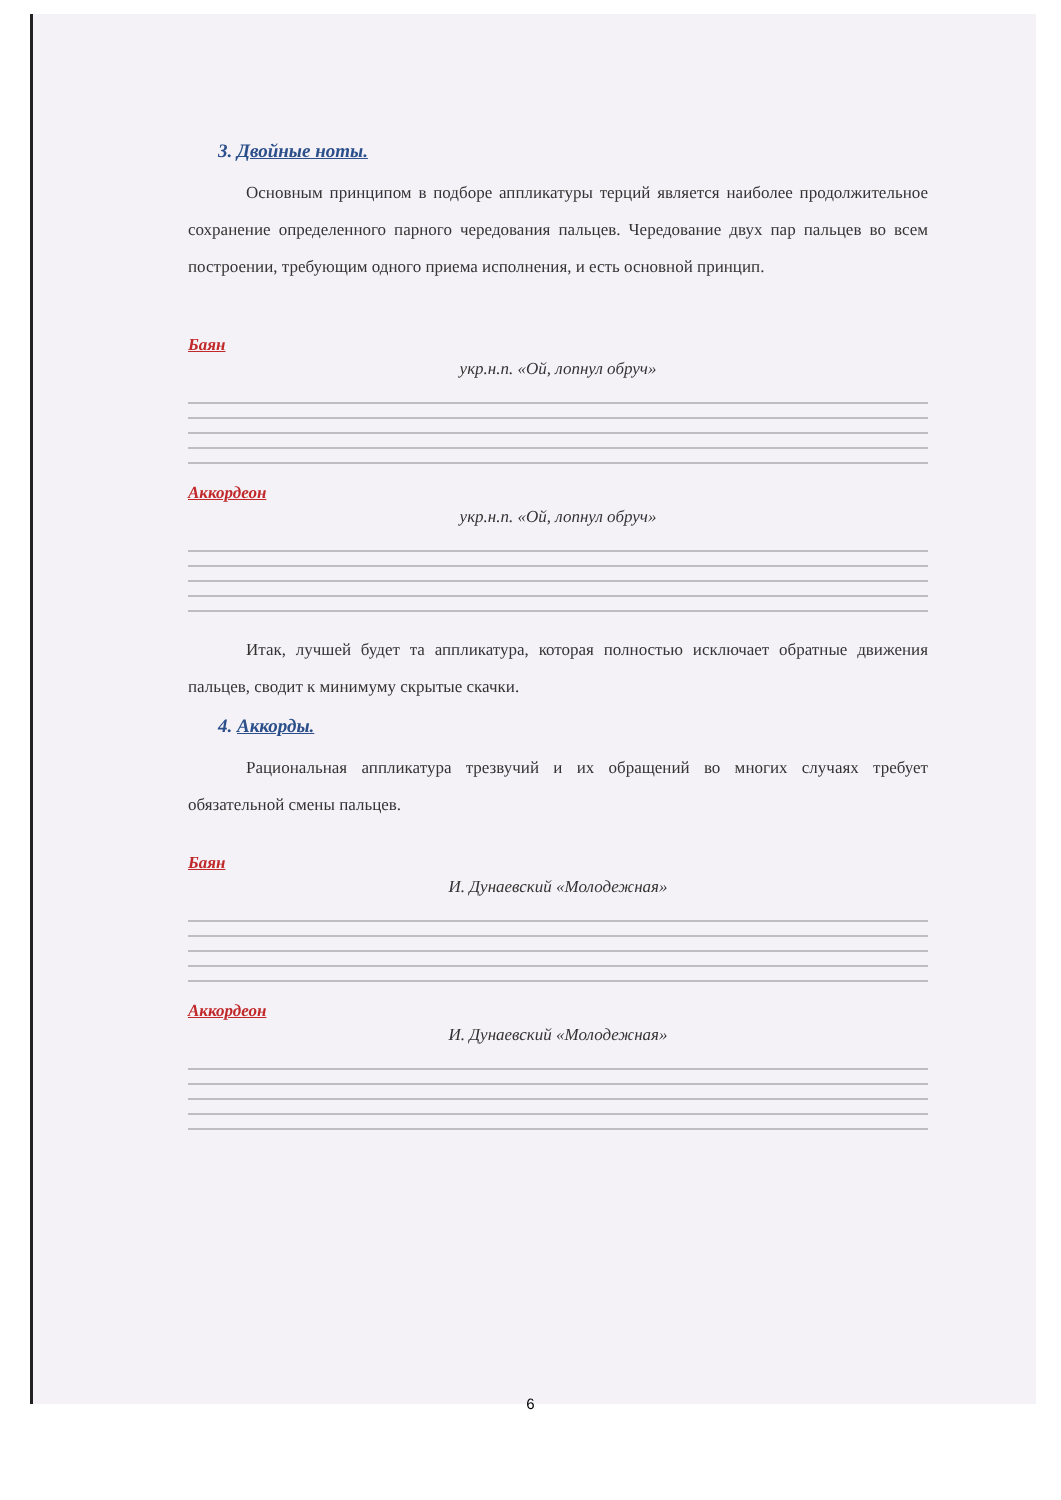3. Двойные ноты.
Основным принципом в подборе аппликатуры терций является наиболее продолжительное сохранение определенного парного чередования пальцев. Чередование двух пар пальцев во всем построении, требующим одного приема исполнения, и есть основной принцип.
Баян
укр.н.п. «Ой, лопнул обруч»
Аккордеон
укр.н.п. «Ой, лопнул обруч»
Итак, лучшей будет та аппликатура, которая полностью исключает обратные движения пальцев, сводит к минимуму скрытые скачки.
4. Аккорды.
Рациональная аппликатура трезвучий и их обращений во многих случаях требует обязательной смены пальцев.
Баян
И. Дунаевский «Молодежная»
Аккордеон
И. Дунаевский «Молодежная»
6